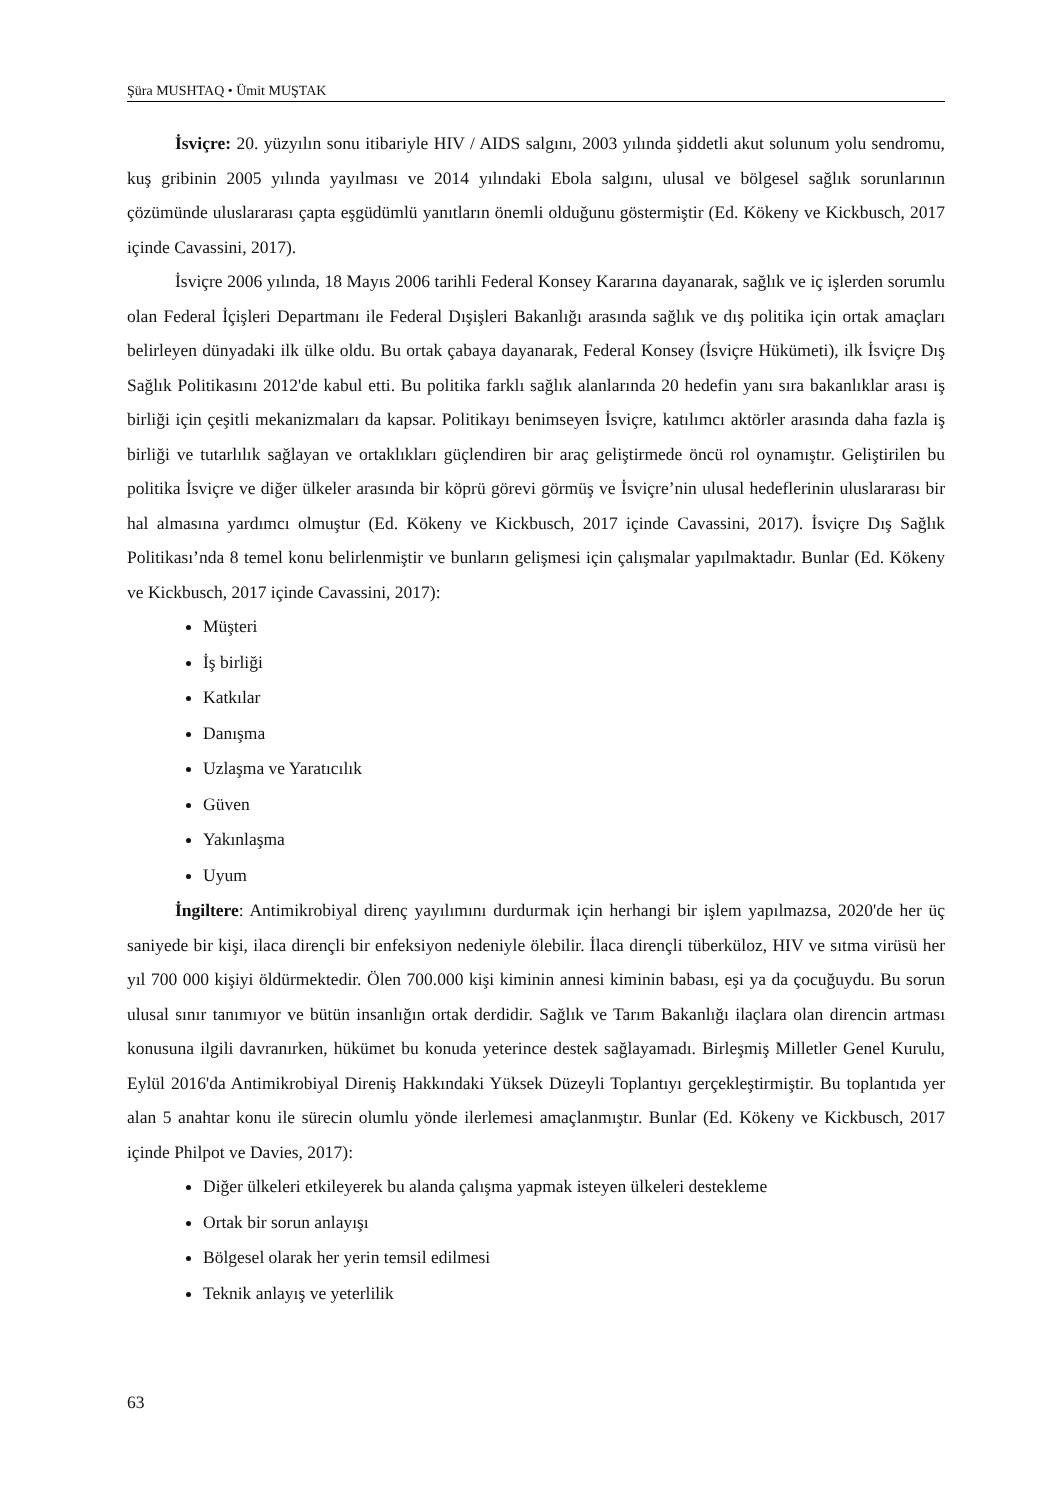Şüra MUSHTAQ • Ümit MUŞTAK
İsviçre: 20. yüzyılın sonu itibariyle HIV / AIDS salgını, 2003 yılında şiddetli akut solunum yolu sendromu, kuş gribinin 2005 yılında yayılması ve 2014 yılındaki Ebola salgını, ulusal ve bölgesel sağlık sorunlarının çözümünde uluslararası çapta eşgüdümlü yanıtların önemli olduğunu göstermiştir (Ed. Kökeny ve Kickbusch, 2017 içinde Cavassini, 2017).
İsviçre 2006 yılında, 18 Mayıs 2006 tarihli Federal Konsey Kararına dayanarak, sağlık ve iç işlerden sorumlu olan Federal İçişleri Departmanı ile Federal Dışişleri Bakanlığı arasında sağlık ve dış politika için ortak amaçları belirleyen dünyadaki ilk ülke oldu. Bu ortak çabaya dayanarak, Federal Konsey (İsviçre Hükümeti), ilk İsviçre Dış Sağlık Politikasını 2012'de kabul etti. Bu politika farklı sağlık alanlarında 20 hedefin yanı sıra bakanlıklar arası iş birliği için çeşitli mekanizmaları da kapsar. Politikayı benimseyen İsviçre, katılımcı aktörler arasında daha fazla iş birliği ve tutarlılık sağlayan ve ortaklıkları güçlendiren bir araç geliştirmede öncü rol oynamıştır. Geliştirilen bu politika İsviçre ve diğer ülkeler arasında bir köprü görevi görmüş ve İsviçre’nin ulusal hedeflerinin uluslararası bir hal almasına yardımcı olmuştur (Ed. Kökeny ve Kickbusch, 2017 içinde Cavassini, 2017). İsviçre Dış Sağlık Politikası’nda 8 temel konu belirlenmiştir ve bunların gelişmesi için çalışmalar yapılmaktadır. Bunlar (Ed. Kökeny ve Kickbusch, 2017 içinde Cavassini, 2017):
Müşteri
İş birliği
Katkılar
Danışma
Uzlaşma ve Yaratıcılık
Güven
Yakınlaşma
Uyum
İngiltere: Antimikrobiyal direnç yayılımını durdurmak için herhangi bir işlem yapılmazsa, 2020'de her üç saniyede bir kişi, ilaca dirençli bir enfeksiyon nedeniyle ölebilir. İlaca dirençli tüberküloz, HIV ve sıtma virüsü her yıl 700 000 kişiyi öldürmektedir. Ölen 700.000 kişi kiminin annesi kiminin babası, eşi ya da çocuğuydu. Bu sorun ulusal sınır tanımıyor ve bütün insanlığın ortak derdidir. Sağlık ve Tarım Bakanlığı ilaçlara olan direncin artması konusuna ilgili davranırken, hükümet bu konuda yeterince destek sağlayamadı. Birleşmiş Milletler Genel Kurulu, Eylül 2016'da Antimikrobiyal Direniş Hakkındaki Yüksek Düzeyli Toplantıyı gerçekleştirmiştir. Bu toplantıda yer alan 5 anahtar konu ile sürecin olumlu yönde ilerlemesi amaçlanmıştır. Bunlar (Ed. Kökeny ve Kickbusch, 2017 içinde Philpot ve Davies, 2017):
Diğer ülkeleri etkileyerek bu alanda çalışma yapmak isteyen ülkeleri destekleme
Ortak bir sorun anlayışı
Bölgesel olarak her yerin temsil edilmesi
Teknik anlayış ve yeterlilik
63